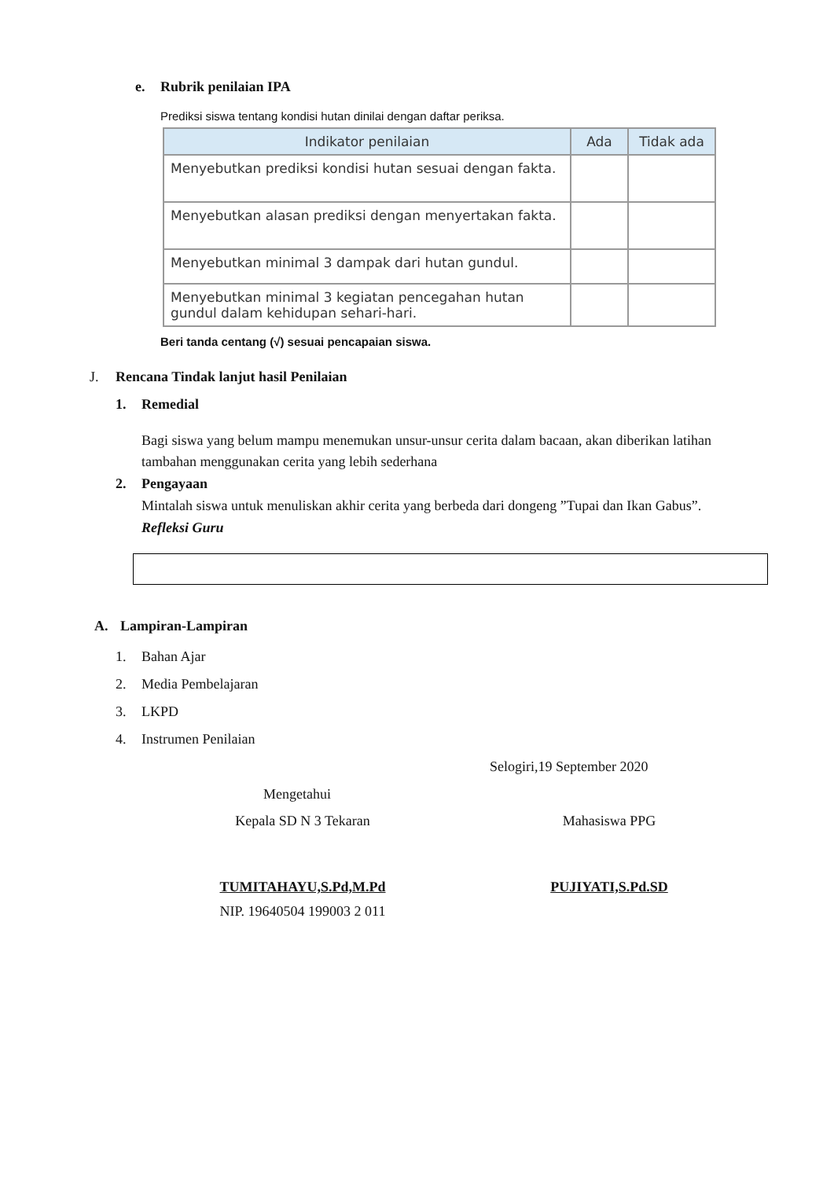e. Rubrik penilaian IPA
Prediksi siswa tentang kondisi hutan dinilai dengan daftar periksa.
| Indikator penilaian | Ada | Tidak ada |
| --- | --- | --- |
| Menyebutkan prediksi kondisi hutan sesuai dengan fakta. | | |
| Menyebutkan alasan prediksi dengan menyertakan fakta. | | |
| Menyebutkan minimal 3 dampak dari hutan gundul. | | |
| Menyebutkan minimal 3 kegiatan pencegahan hutan gundul dalam kehidupan sehari-hari. | | |
Beri tanda centang (√) sesuai pencapaian siswa.
J. Rencana Tindak lanjut hasil Penilaian
1. Remedial
Bagi siswa yang belum mampu menemukan unsur-unsur cerita dalam bacaan, akan diberikan latihan tambahan menggunakan cerita yang lebih sederhana
2. Pengayaan
Mintalah siswa untuk menuliskan akhir cerita yang berbeda dari dongeng ”Tupai dan Ikan Gabus”.
Refleksi Guru
A. Lampiran-Lampiran
1. Bahan Ajar
2. Media Pembelajaran
3. LKPD
4. Instrumen Penilaian
Selogiri,19 September 2020
Mengetahui
Kepala SD N 3 Tekaran
TUMITAHAYU,S.Pd,M.Pd
NIP. 19640504 199003 2 011
Mahasiswa PPG
PUJIYATI,S.Pd.SD